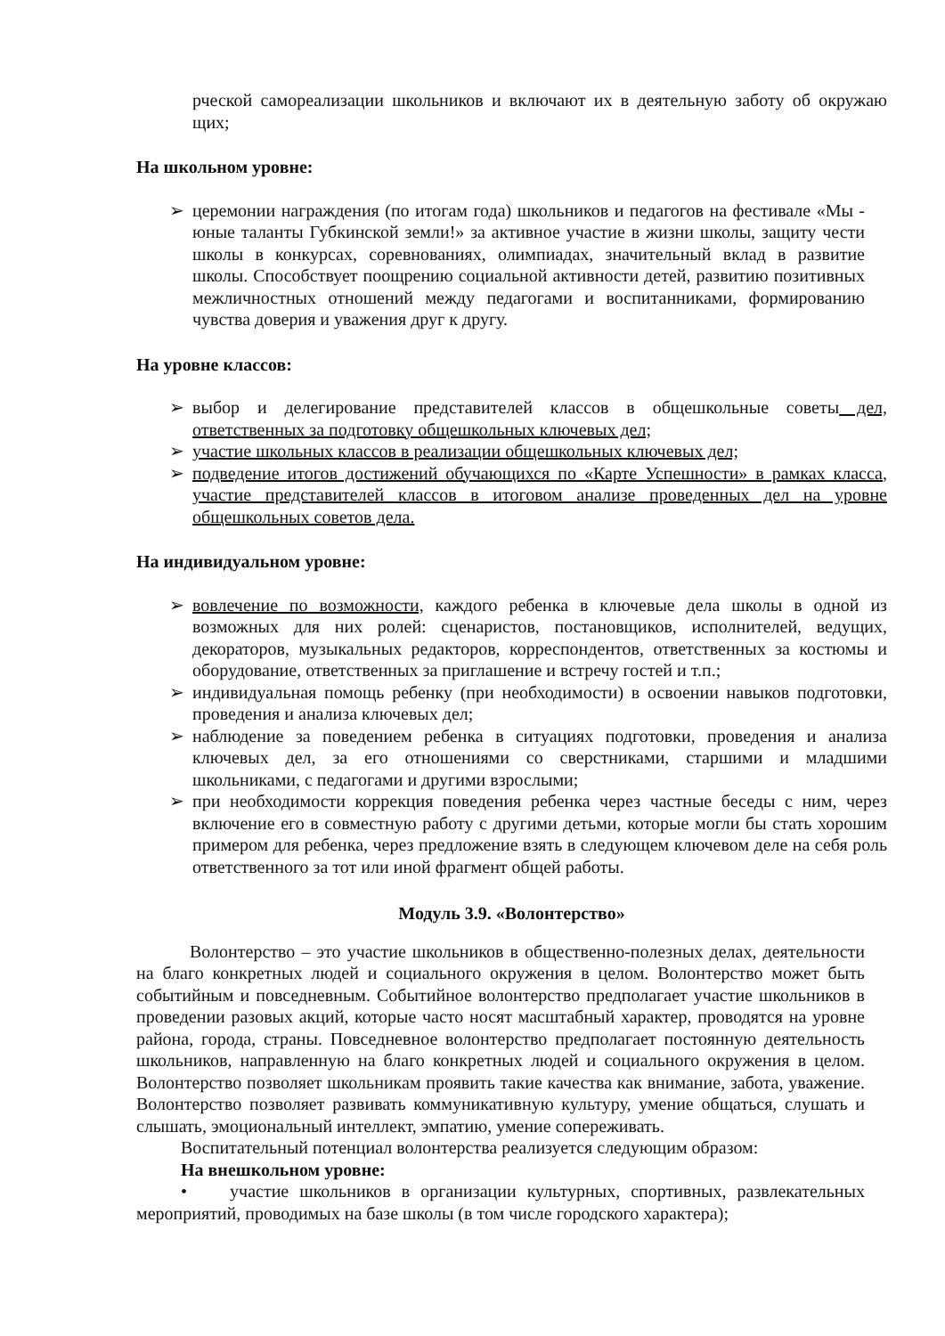рческой самореализации школьников и включают их в деятельную заботу об окружаю щих;
На школьном уровне:
➢ церемонии награждения (по итогам года) школьников и педагогов на фестивале «Мы - юные таланты Губкинской земли!» за активное участие в жизни школы, защиту чести школы в конкурсах, соревнованиях, олимпиадах, значительный вклад в развитие школы. Способствует поощрению социальной активности детей, развитию позитивных межличностных отношений между педагогами и воспитанниками, формированию чувства доверия и уважения друг к другу.
На уровне классов:
➢ выбор и делегирование представителей классов в общешкольные советы дел, ответственных за подготовку общешкольных ключевых дел;
➢ участие школьных классов в реализации общешкольных ключевых дел;
➢ подведение итогов достижений обучающихся по «Карте Успешности» в рамках класса, участие представителей классов в итоговом анализе проведенных дел на уровне общешкольных советов дела.
На индивидуальном уровне:
➢ вовлечение по возможности, каждого ребенка в ключевые дела школы в одной из возможных для них ролей: сценаристов, постановщиков, исполнителей, ведущих, декораторов, музыкальных редакторов, корреспондентов, ответственных за костюмы и оборудование, ответственных за приглашение и встречу гостей и т.п.;
➢ индивидуальная помощь ребенку (при необходимости) в освоении навыков подготовки, проведения и анализа ключевых дел;
➢ наблюдение за поведением ребенка в ситуациях подготовки, проведения и анализа ключевых дел, за его отношениями со сверстниками, старшими и младшими школьниками, с педагогами и другими взрослыми;
➢ при необходимости коррекция поведения ребенка через частные беседы с ним, через включение его в совместную работу с другими детьми, которые могли бы стать хорошим примером для ребенка, через предложение взять в следующем ключевом деле на себя роль ответственного за тот или иной фрагмент общей работы.
Модуль 3.9. «Волонтерство»
Волонтерство – это участие школьников в общественно-полезных делах, деятельности на благо конкретных людей и социального окружения в целом. Волонтерство может быть событийным и повседневным. Событийное волонтерство предполагает участие школьников в проведении разовых акций, которые часто носят масштабный характер, проводятся на уровне района, города, страны. Повседневное волонтерство предполагает постоянную деятельность школьников, направленную на благо конкретных людей и социального окружения в целом. Волонтерство позволяет школьникам проявить такие качества как внимание, забота, уважение. Волонтерство позволяет развивать коммуникативную культуру, умение общаться, слушать и слышать, эмоциональный интеллект, эмпатию, умение сопереживать.
Воспитательный потенциал волонтерства реализуется следующим образом:
На внешкольном уровне:
• участие школьников в организации культурных, спортивных, развлекательных мероприятий, проводимых на базе школы (в том числе городского характера);